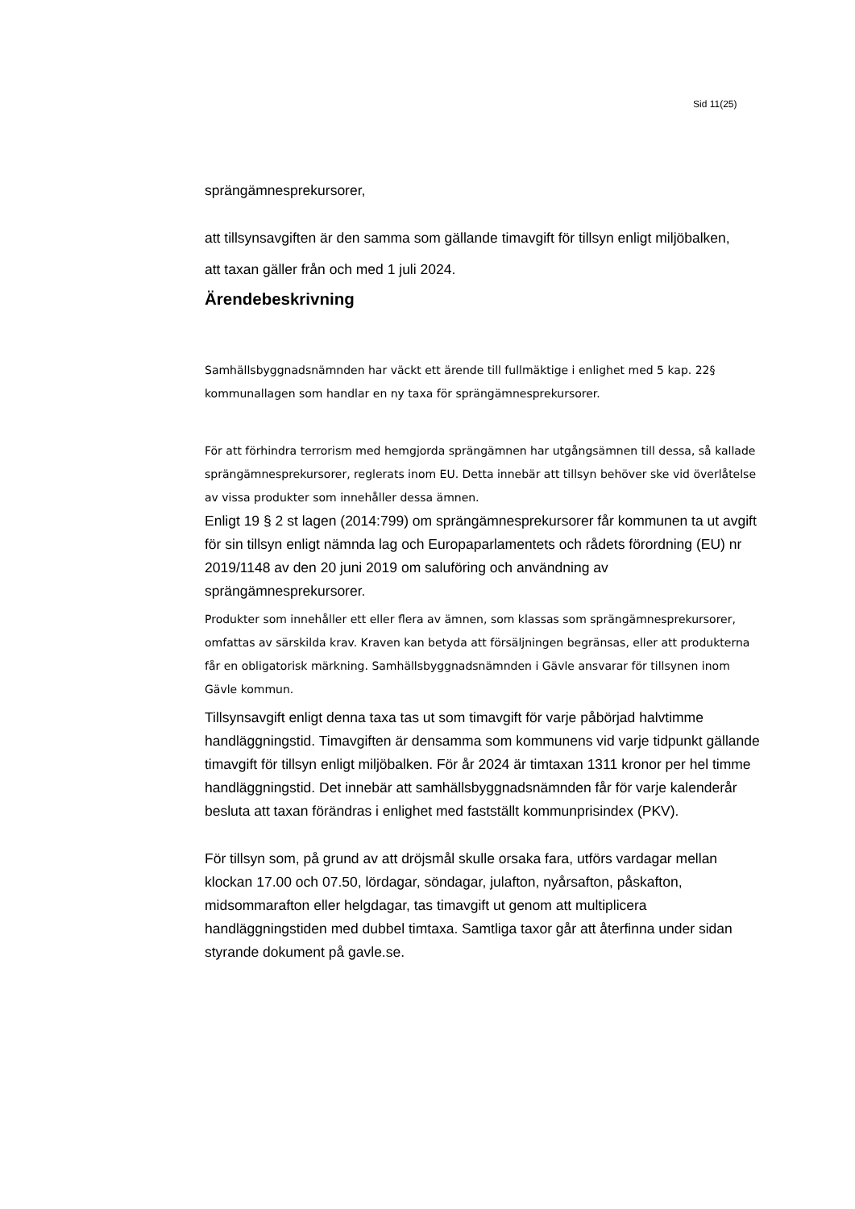Sid 11(25)
sprängämnesprekursorer,
att tillsynsavgiften är den samma som gällande timavgift för tillsyn enligt miljöbalken,
att taxan gäller från och med 1 juli 2024.
Ärendebeskrivning
Samhällsbyggnadsnämnden har väckt ett ärende till fullmäktige i enlighet med 5 kap. 22§ kommunallagen som handlar en ny taxa för sprängämnesprekursorer.
För att förhindra terrorism med hemgjorda sprängämnen har utgångsämnen till dessa, så kallade sprängämnesprekursorer, reglerats inom EU. Detta innebär att tillsyn behöver ske vid överlåtelse av vissa produkter som innehåller dessa ämnen.
Enligt 19 § 2 st lagen (2014:799) om sprängämnesprekursorer får kommunen ta ut avgift för sin tillsyn enligt nämnda lag och Europaparlamentets och rådets förordning (EU) nr 2019/1148 av den 20 juni 2019 om saluföring och användning av sprängämnesprekursorer.
Produkter som innehåller ett eller flera av ämnen, som klassas som sprängämnesprekursorer, omfattas av särskilda krav. Kraven kan betyda att försäljningen begränsas, eller att produkterna får en obligatorisk märkning. Samhällsbyggnadsnämnden i Gävle ansvarar för tillsynen inom Gävle kommun.
Tillsynsavgift enligt denna taxa tas ut som timavgift för varje påbörjad halvtimme handläggningstid. Timavgiften är densamma som kommunens vid varje tidpunkt gällande timavgift för tillsyn enligt miljöbalken. För år 2024 är timtaxan 1311 kronor per hel timme handläggningstid. Det innebär att samhällsbyggnadsnämnden får för varje kalenderår besluta att taxan förändras i enlighet med fastställt kommunprisindex (PKV).
För tillsyn som, på grund av att dröjsmål skulle orsaka fara, utförs vardagar mellan klockan 17.00 och 07.50, lördagar, söndagar, julafton, nyårsafton, påskafton, midsommarafton eller helgdagar, tas timavgift ut genom att multiplicera handläggningstiden med dubbel timtaxa. Samtliga taxor går att återfinna under sidan styrande dokument på gavle.se.